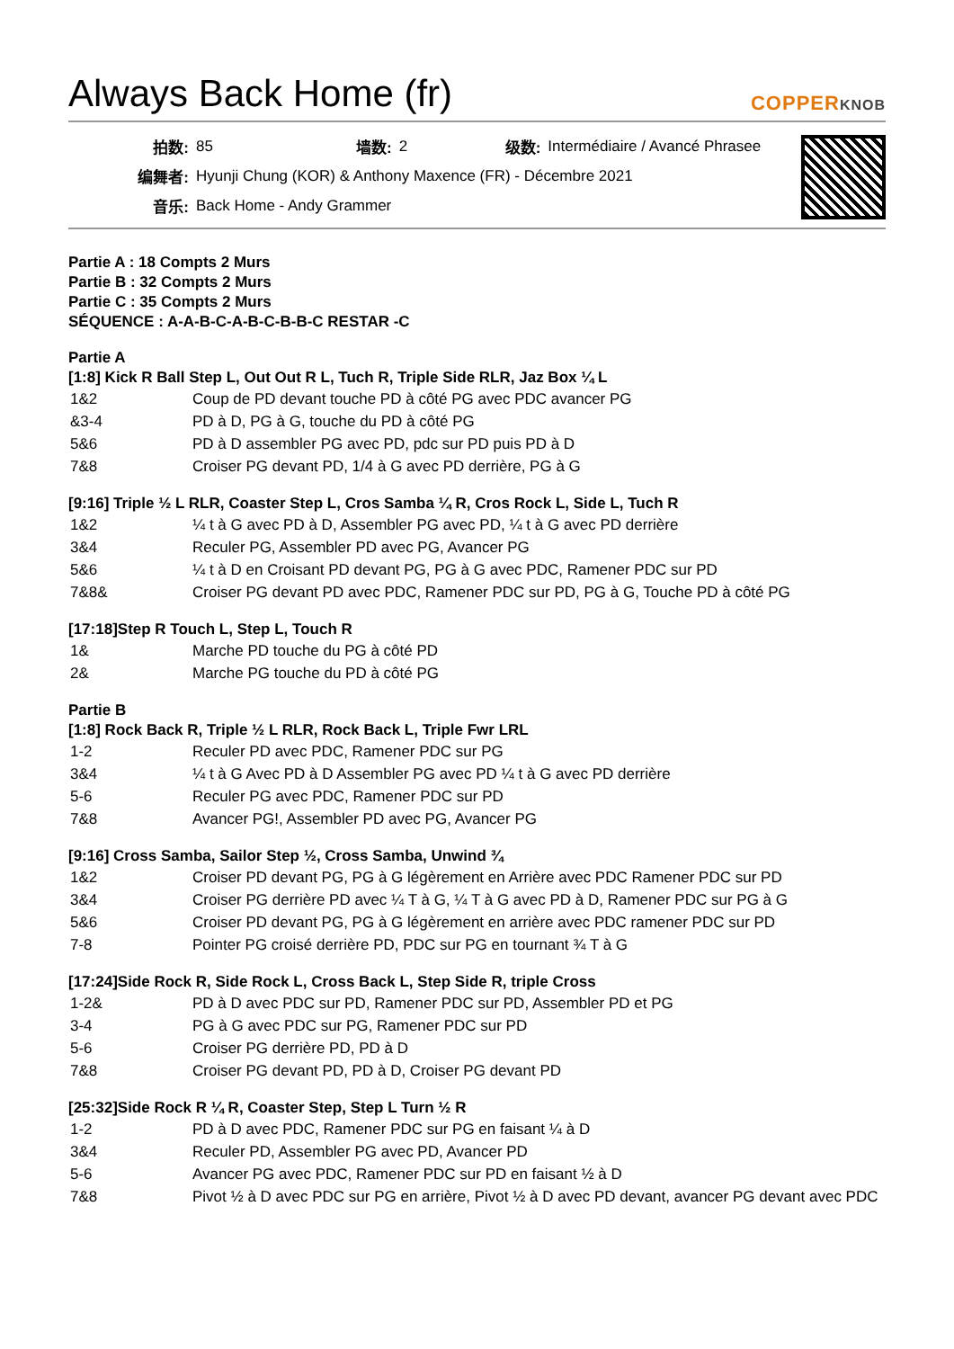Always Back Home (fr)
COPPERKNOB
| 拍数: | 85 | 墙数: | 2 | 级数: | Intermédiaire / Avancé Phrasee |
| 编舞者: | Hyunji Chung (KOR) & Anthony Maxence (FR) - Décembre 2021 | | | | |
| 音乐: | Back Home - Andy Grammer | | | | |
Partie A : 18 Compts 2 Murs
Partie B : 32 Compts 2 Murs
Partie C : 35 Compts 2 Murs
SÉQUENCE : A-A-B-C-A-B-C-B-B-C RESTAR -C
Partie A
[1:8] Kick R Ball Step L, Out Out R L, Tuch R, Triple Side RLR, Jaz Box ¼ L
| 1&2 | Coup de PD devant touche PD à côté PG avec PDC avancer PG |
| &3-4 | PD à D, PG à G, touche du PD à côté PG |
| 5&6 | PD à D assembler PG avec PD, pdc sur PD puis PD à D |
| 7&8 | Croiser PG devant PD, 1/4 à G avec PD derrière, PG à G |
[9:16] Triple ½ L RLR, Coaster Step L, Cros Samba ¼ R, Cros Rock L, Side L, Tuch R
| 1&2 | ¼ t à G avec PD à D, Assembler PG avec PD, ¼ t à G avec PD derrière |
| 3&4 | Reculer PG, Assembler PD avec PG, Avancer PG |
| 5&6 | ¼ t à D en Croisant PD devant PG, PG à G avec PDC, Ramener PDC sur PD |
| 7&8& | Croiser PG devant PD avec PDC, Ramener PDC sur PD, PG à G, Touche PD à côté PG |
[17:18]Step R Touch L, Step L, Touch R
| 1& | Marche PD touche du PG à côté PD |
| 2& | Marche PG touche du PD à côté PG |
Partie B
[1:8] Rock Back R, Triple ½ L RLR, Rock Back L, Triple Fwr LRL
| 1-2 | Reculer PD avec PDC, Ramener PDC sur PG |
| 3&4 | ¼ t à G Avec PD à D Assembler PG avec PD ¼ t à G avec PD derrière |
| 5-6 | Reculer PG avec PDC, Ramener PDC sur PD |
| 7&8 | Avancer PG!, Assembler PD avec PG, Avancer PG |
[9:16] Cross Samba, Sailor Step ½, Cross Samba, Unwind ¾
| 1&2 | Croiser PD devant PG, PG à G légèrement en Arrière avec PDC Ramener PDC sur PD |
| 3&4 | Croiser PG derrière PD avec ¼ T à G, ¼ T à G avec PD à D, Ramener PDC sur PG à G |
| 5&6 | Croiser PD devant PG, PG à G légèrement en arrière avec PDC ramener PDC sur PD |
| 7-8 | Pointer PG croisé derrière PD, PDC sur PG en tournant ¾ T à G |
[17:24]Side Rock R, Side Rock L, Cross Back L, Step Side R, triple Cross
| 1-2& | PD à D avec PDC sur PD, Ramener PDC sur PD, Assembler PD et PG |
| 3-4 | PG à G avec PDC sur PG, Ramener PDC sur PD |
| 5-6 | Croiser PG derrière PD, PD à D |
| 7&8 | Croiser PG devant PD, PD à D, Croiser PG devant PD |
[25:32]Side Rock R ¼ R, Coaster Step, Step L Turn ½ R
| 1-2 | PD à D avec PDC, Ramener PDC sur PG en faisant ¼ à D |
| 3&4 | Reculer PD, Assembler PG avec PD, Avancer PD |
| 5-6 | Avancer PG avec PDC, Ramener PDC sur PD en faisant ½ à D |
| 7&8 | Pivot ½ à D avec PDC sur PG en arrière, Pivot ½ à D avec PD devant, avancer PG devant avec PDC |